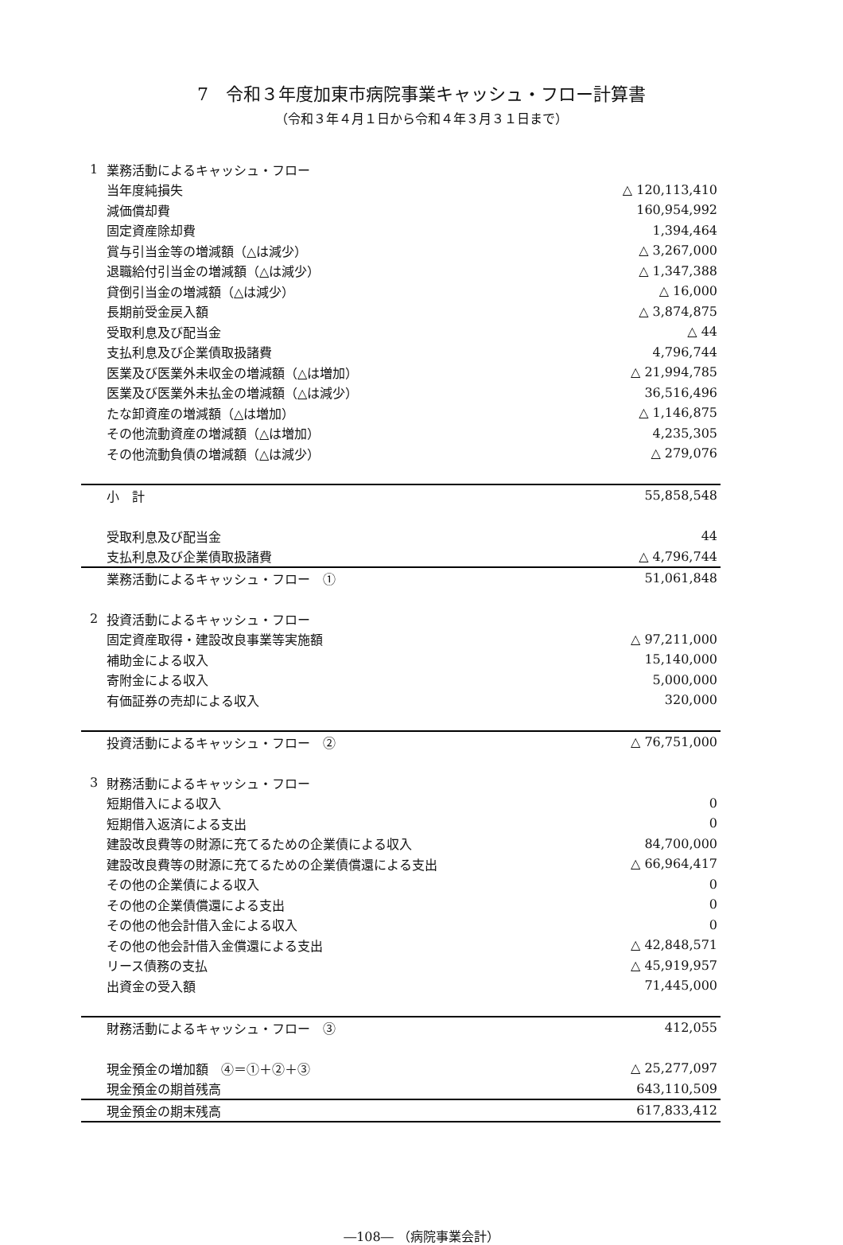7　令和３年度加東市病院事業キャッシュ・フロー計算書
（令和３年４月１日から令和４年３月３１日まで）
| 1 | 業務活動によるキャッシュ・フロー | |
| | 当年度純損失 | △ 120,113,410 |
| | 減価償却費 | 160,954,992 |
| | 固定資産除却費 | 1,394,464 |
| | 賞与引当金等の増減額（△は減少） | △ 3,267,000 |
| | 退職給付引当金の増減額（△は減少） | △ 1,347,388 |
| | 貸倒引当金の増減額（△は減少） | △ 16,000 |
| | 長期前受金戻入額 | △ 3,874,875 |
| | 受取利息及び配当金 | △ 44 |
| | 支払利息及び企業債取扱諸費 | 4,796,744 |
| | 医業及び医業外未収金の増減額（△は増加） | △ 21,994,785 |
| | 医業及び医業外未払金の増減額（△は減少） | 36,516,496 |
| | たな卸資産の増減額（△は増加） | △ 1,146,875 |
| | その他流動資産の増減額（△は増加） | 4,235,305 |
| | その他流動負債の増減額（△は減少） | △ 279,076 |
| | 小 計 | 55,858,548 |
| | 受取利息及び配当金 | 44 |
| | 支払利息及び企業債取扱諸費 | △ 4,796,744 |
| | 業務活動によるキャッシュ・フロー ① | 51,061,848 |
| 2 | 投資活動によるキャッシュ・フロー | |
| | 固定資産取得・建設改良事業等実施額 | △ 97,211,000 |
| | 補助金による収入 | 15,140,000 |
| | 寄附金による収入 | 5,000,000 |
| | 有価証券の売却による収入 | 320,000 |
| | 投資活動によるキャッシュ・フロー ② | △ 76,751,000 |
| 3 | 財務活動によるキャッシュ・フロー | |
| | 短期借入による収入 | 0 |
| | 短期借入返済による支出 | 0 |
| | 建設改良費等の財源に充てるための企業債による収入 | 84,700,000 |
| | 建設改良費等の財源に充てるための企業債償還による支出 | △ 66,964,417 |
| | その他の企業債による収入 | 0 |
| | その他の企業債償還による支出 | 0 |
| | その他の他会計借入金による収入 | 0 |
| | その他の他会計借入金償還による支出 | △ 42,848,571 |
| | リース債務の支払 | △ 45,919,957 |
| | 出資金の受入額 | 71,445,000 |
| | 財務活動によるキャッシュ・フロー ③ | 412,055 |
| | 現金預金の増加額 ④＝①＋②＋③ | △ 25,277,097 |
| | 現金預金の期首残高 | 643,110,509 |
| | 現金預金の期末残高 | 617,833,412 |
―108― （病院事業会計）